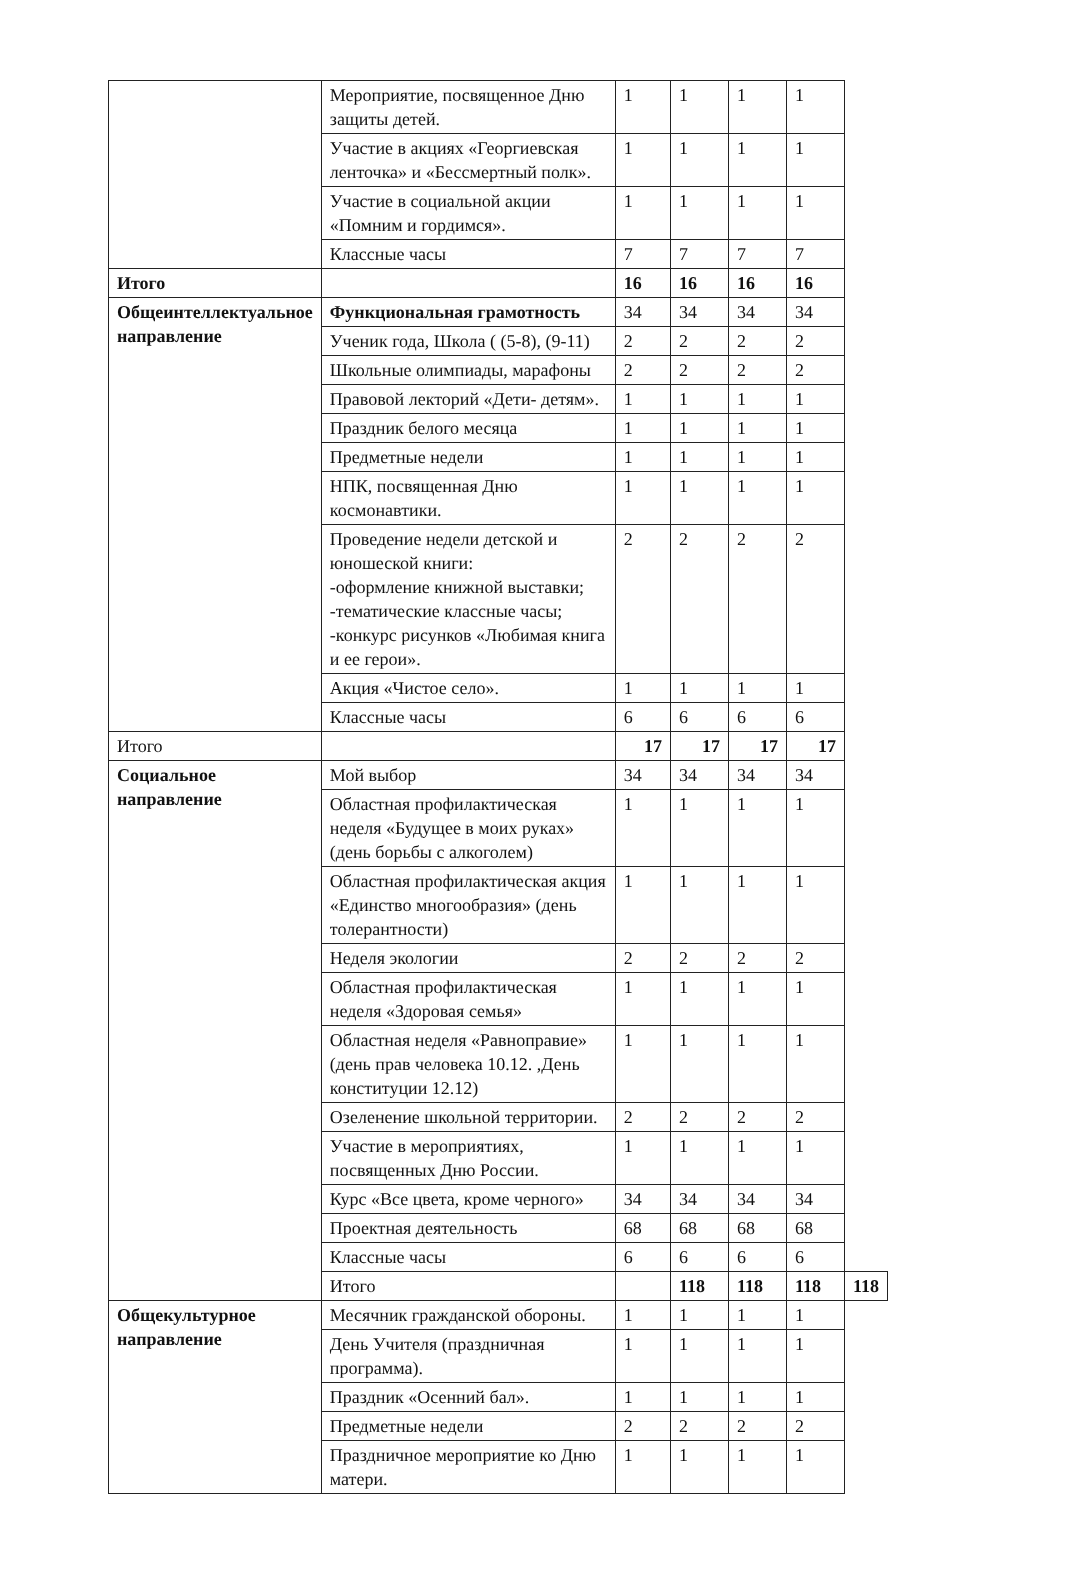| | Мероприятие, посвященное Дню защиты детей. | 1 | 1 | 1 | 1 | |
| | Участие в акциях «Георгиевская ленточка» и «Бессмертный полк». | 1 | 1 | 1 | 1 | |
| | Участие в социальной акции «Помним и гордимся». | 1 | 1 | 1 | 1 | |
| | Классные часы | 7 | 7 | 7 | 7 | |
| Итого | | 16 | 16 | 16 | 16 | |
| Общеинтеллектуальное направление | Функциональная грамотность | 34 | 34 | 34 | 34 | |
| | Ученик года, Школа ( (5-8), (9-11) | 2 | 2 | 2 | 2 | |
| | Школьные олимпиады, марафоны | 2 | 2 | 2 | 2 | |
| | Правовой лекторий «Дети- детям». | 1 | 1 | 1 | 1 | |
| | Праздник белого месяца | 1 | 1 | 1 | 1 | |
| | Предметные недели | 1 | 1 | 1 | 1 | |
| | НПК, посвященная Дню космонавтики. | 1 | 1 | 1 | 1 | |
| | Проведение недели детской и юношеской книги: -оформление книжной выставки; -тематические классные часы; -конкурс рисунков «Любимая книга и ее герои». | 2 | 2 | 2 | 2 | |
| | Акция «Чистое село». | 1 | 1 | 1 | 1 | |
| | Классные часы | 6 | 6 | 6 | 6 | |
| Итого | | 17 | 17 | 17 | 17 | |
| Социальное направление | Мой выбор | 34 | 34 | 34 | 34 | |
| | Областная профилактическая неделя «Будущее в моих руках» (день борьбы с алкоголем) | 1 | 1 | 1 | 1 | |
| | Областная профилактическая акция «Единство многообразия» (день толерантности) | 1 | 1 | 1 | 1 | |
| | Неделя экологии | 2 | 2 | 2 | 2 | |
| | Областная профилактическая неделя «Здоровая семья» | 1 | 1 | 1 | 1 | |
| | Областная неделя «Равноправие» (день прав человека 10.12. ,День конституции 12.12) | 1 | 1 | 1 | 1 | |
| | Озеленение школьной территории. | 2 | 2 | 2 | 2 | |
| | Участие в мероприятиях, посвященных Дню России. | 1 | 1 | 1 | 1 | |
| | Курс «Все цвета, кроме черного» | 34 | 34 | 34 | 34 | |
| | Проектная деятельность | 68 | 68 | 68 | 68 | |
| | Классные часы | 6 | 6 | 6 | 6 | |
| | Итого | | 118 | 118 | 118 | 118 |
| Общекультурное направление | Месячник гражданской обороны. | 1 | 1 | 1 | 1 | |
| | День Учителя (праздничная программа). | 1 | 1 | 1 | 1 | |
| | Праздник «Осенний бал». | 1 | 1 | 1 | 1 | |
| | Предметные недели | 2 | 2 | 2 | 2 | |
| | Праздничное мероприятие ко Дню матери. | 1 | 1 | 1 | 1 | |